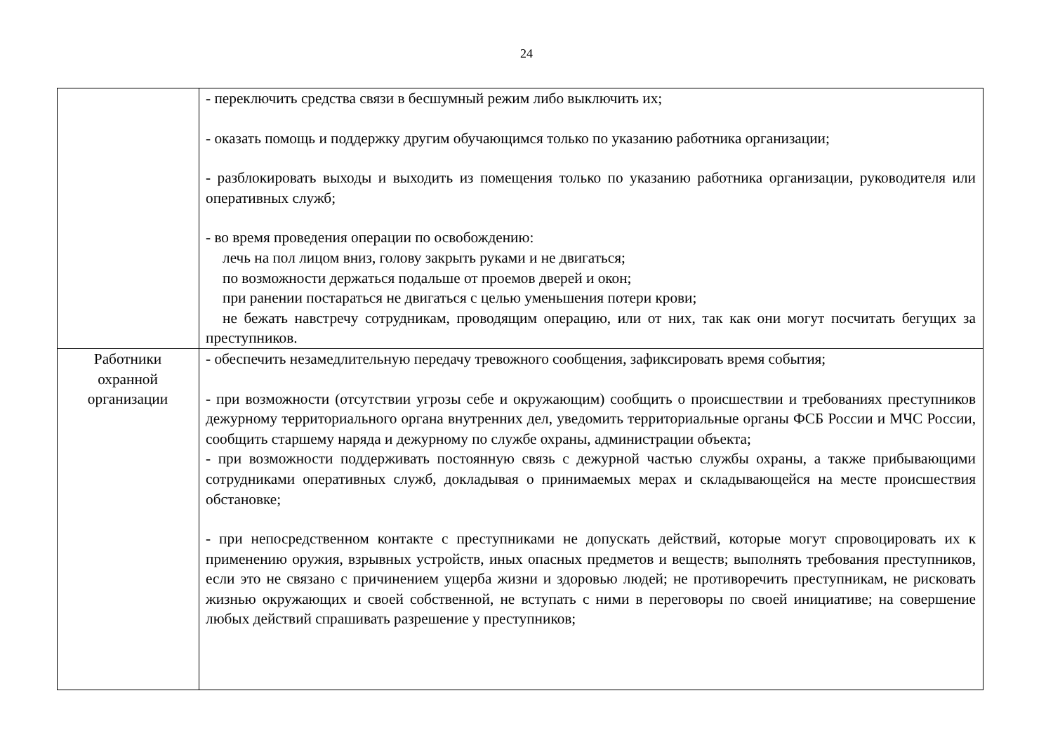24
| | - переключить средства связи в бесшумный режим либо выключить их; - оказать помощь и поддержку другим обучающимся только по указанию работника организации; - разблокировать выходы и выходить из помещения только по указанию работника организации, руководителя или оперативных служб; - во время проведения операции по освобождению: лечь на пол лицом вниз, голову закрыть руками и не двигаться; по возможности держаться подальше от проемов дверей и окон; при ранении постараться не двигаться с целью уменьшения потери крови; не бежать навстречу сотрудникам, проводящим операцию, или от них, так как они могут посчитать бегущих за преступников. |
| Работники охранной организации | - обеспечить незамедлительную передачу тревожного сообщения, зафиксировать время события; - при возможности (отсутствии угрозы себе и окружающим) сообщить о происшествии и требованиях преступников дежурному территориального органа внутренних дел, уведомить территориальные органы ФСБ России и МЧС России, сообщить старшему наряда и дежурному по службе охраны, администрации объекта; - при возможности поддерживать постоянную связь с дежурной частью службы охраны, а также прибывающими сотрудниками оперативных служб, докладывая о принимаемых мерах и складывающейся на месте происшествия обстановке; - при непосредственном контакте с преступниками не допускать действий, которые могут спровоцировать их к применению оружия, взрывных устройств, иных опасных предметов и веществ; выполнять требования преступников, если это не связано с причинением ущерба жизни и здоровью людей; не противоречить преступникам, не рисковать жизнью окружающих и своей собственной, не вступать с ними в переговоры по своей инициативе; на совершение любых действий спрашивать разрешение у преступников; |